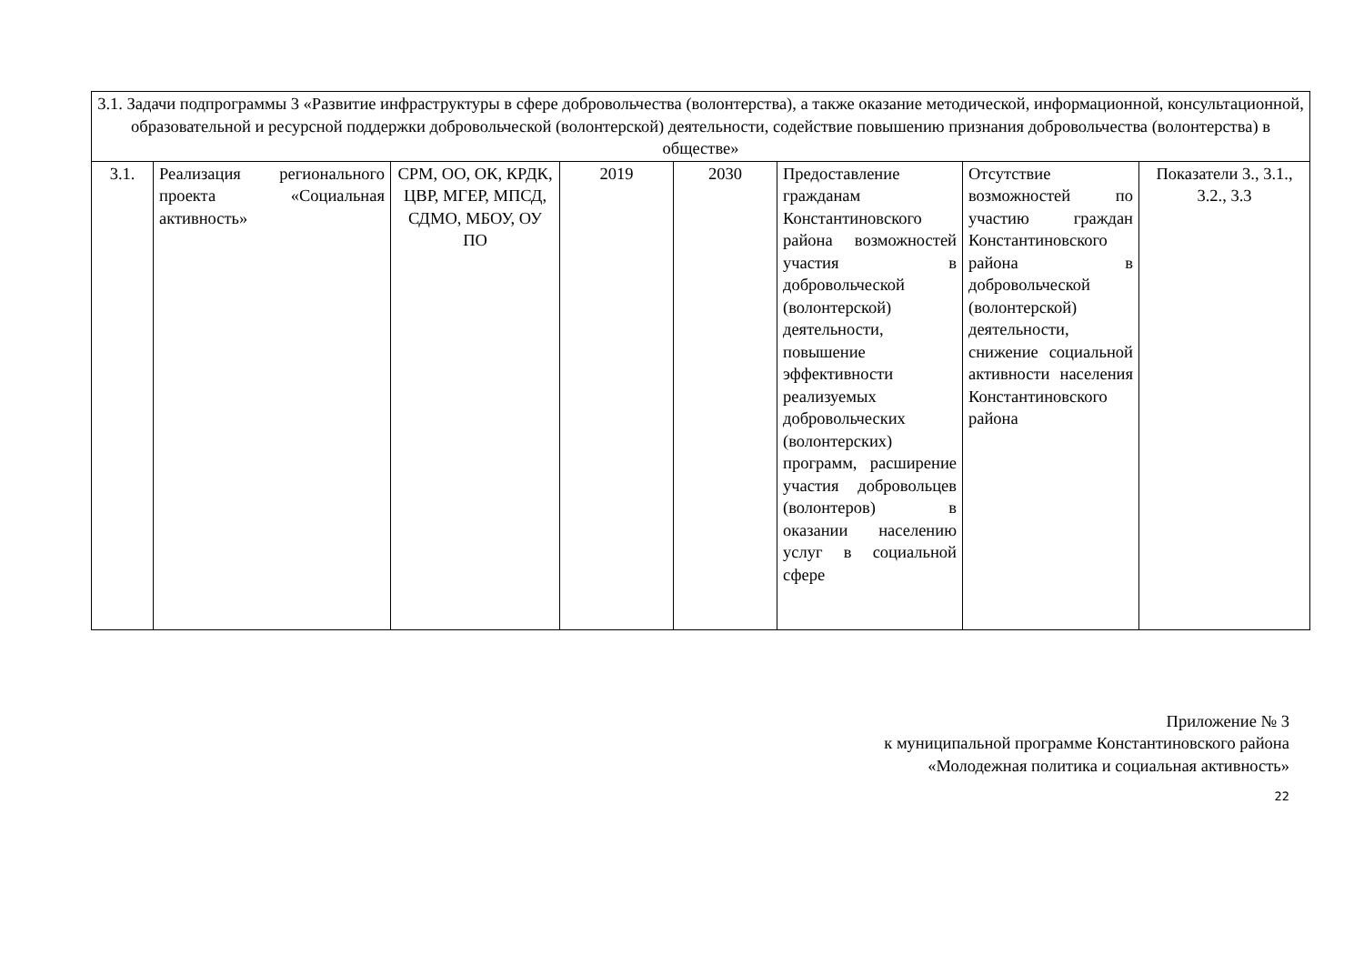| 3.1. Задачи подпрограммы 3 «Развитие инфраструктуры в сфере добровольчества (волонтерства), а также оказание методической, информационной, консультационной, образовательной и ресурсной поддержки добровольческой (волонтерской) деятельности, содействие повышению признания добровольчества (волонтерства) в обществе» | | | | | | | |
| 3.1. | Реализация регионального проекта «Социальная активность» | СРМ, ОО, ОК, КРДК, ЦВР, МГЕР, МПСД, СДМО, МБОУ, ОУ ПО | 2019 | 2030 | Предоставление гражданам Константиновского района возможностей участия в добровольческой (волонтерской) деятельности, повышение эффективности реализуемых добровольческих (волонтерских) программ, расширение участия добровольцев (волонтеров) в оказании населению услуг в социальной сфере | Отсутствие возможностей по участию граждан Константиновского района в добровольческой (волонтерской) деятельности, снижение социальной активности населения Константиновского района | Показатели 3., 3.1., 3.2., 3.3 |
Приложение № 3
к муниципальной программе Константиновского района
«Молодежная политика и социальная активность»
22